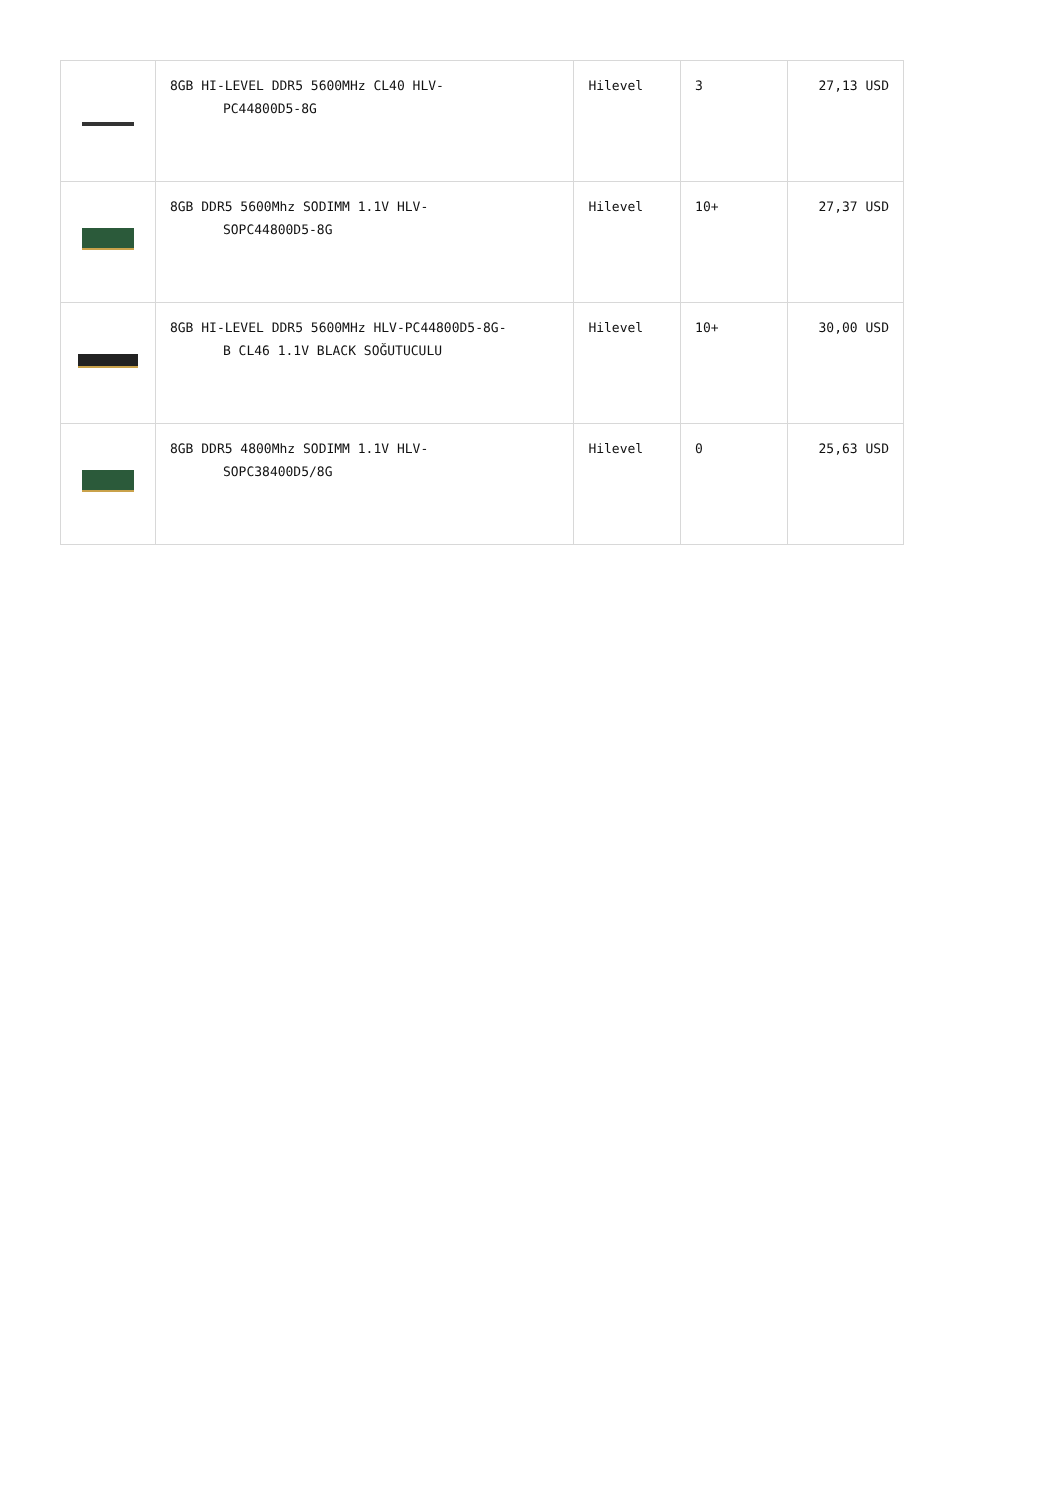| | 8GB HI-LEVEL DDR5 5600MHz CL40 HLV- PC44800D5-8G | Hilevel | 3 | 27,13 USD |
| | 8GB DDR5 5600Mhz SODIMM 1.1V HLV- SOPC44800D5-8G | Hilevel | 10+ | 27,37 USD |
| | 8GB HI-LEVEL DDR5 5600MHz HLV-PC44800D5-8G- B CL46 1.1V BLACK SOĞUTUCULU | Hilevel | 10+ | 30,00 USD |
| | 8GB DDR5 4800Mhz SODIMM 1.1V HLV- SOPC38400D5/8G | Hilevel | 0 | 25,63 USD |